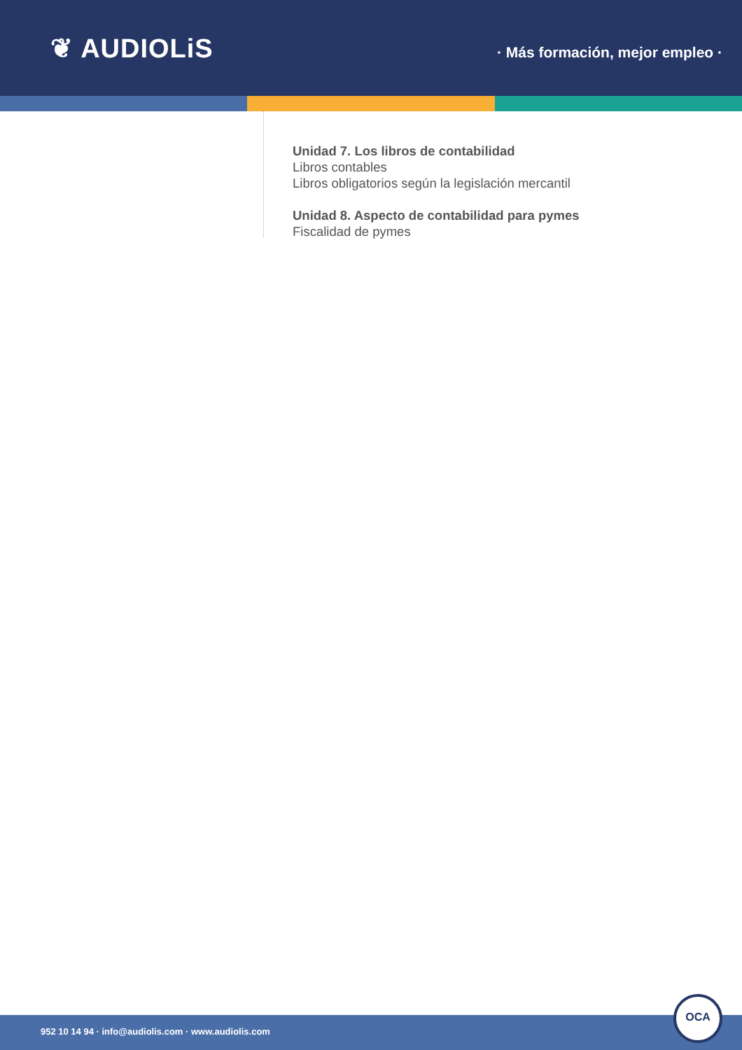❦ AUDIOLiS
· Más formación, mejor empleo ·
Unidad 7. Los libros de contabilidad
Libros contables
Libros obligatorios según la legislación mercantil
Unidad 8. Aspecto de contabilidad para pymes
Fiscalidad de pymes
952 10 14 94 · info@audiolis.com · www.audiolis.com
OCA